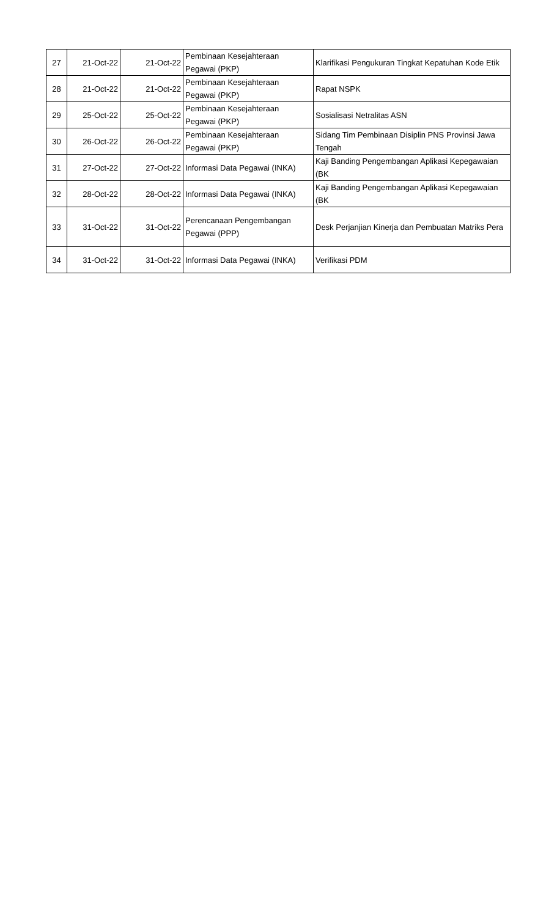| 27 | 21-Oct-22 | 21-Oct-22 | Pembinaan Kesejahteraan Pegawai (PKP) | Klarifikasi Pengukuran Tingkat Kepatuhan Kode Etik |
| 28 | 21-Oct-22 | 21-Oct-22 | Pembinaan Kesejahteraan Pegawai (PKP) | Rapat NSPK |
| 29 | 25-Oct-22 | 25-Oct-22 | Pembinaan Kesejahteraan Pegawai (PKP) | Sosialisasi Netralitas ASN |
| 30 | 26-Oct-22 | 26-Oct-22 | Pembinaan Kesejahteraan Pegawai (PKP) | Sidang Tim Pembinaan Disiplin PNS Provinsi Jawa Tengah |
| 31 | 27-Oct-22 | 27-Oct-22 | Informasi Data Pegawai (INKA) | Kaji Banding Pengembangan Aplikasi Kepegawaian (BK |
| 32 | 28-Oct-22 | 28-Oct-22 | Informasi Data Pegawai (INKA) | Kaji Banding Pengembangan Aplikasi Kepegawaian (BK |
| 33 | 31-Oct-22 | 31-Oct-22 | Perencanaan Pengembangan Pegawai (PPP) | Desk Perjanjian Kinerja dan Pembuatan Matriks Pera |
| 34 | 31-Oct-22 | 31-Oct-22 | Informasi Data Pegawai (INKA) | Verifikasi PDM |